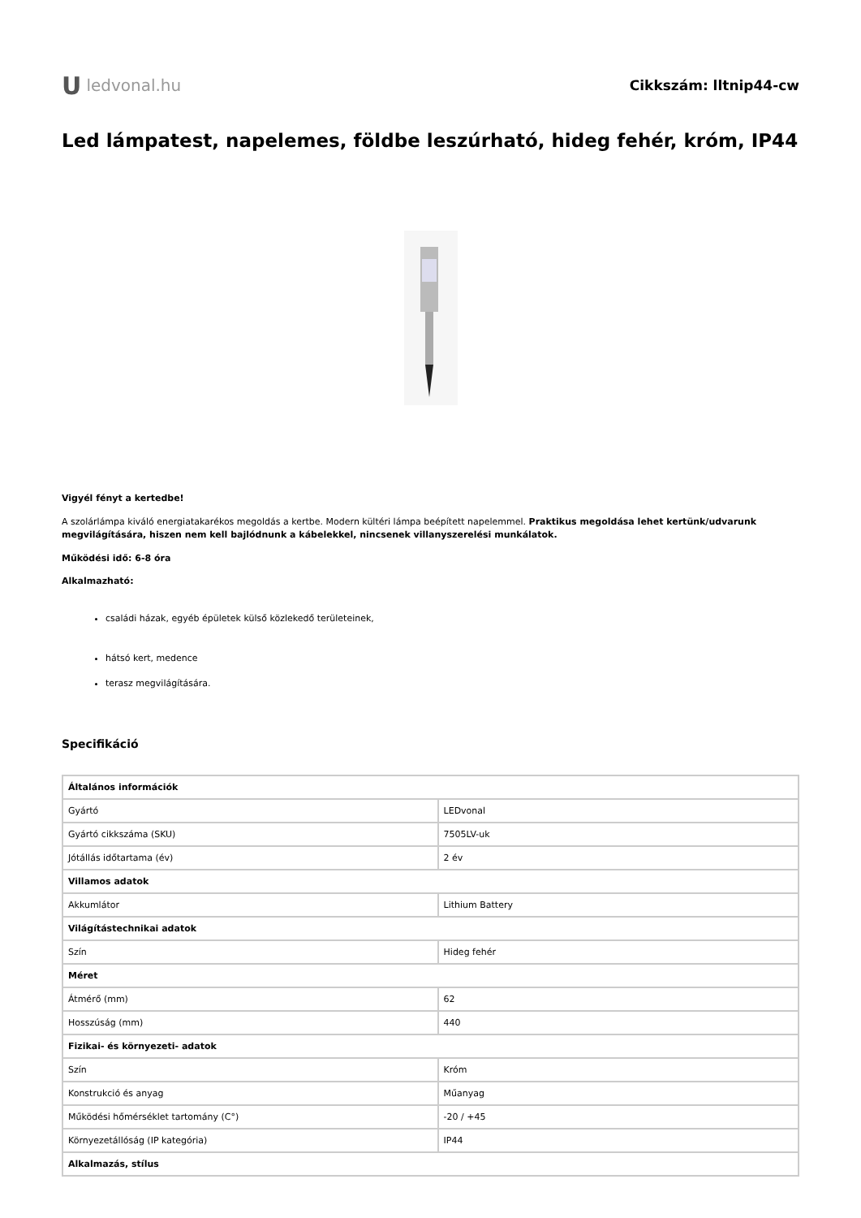U ledvonal.hu
Cikkszám: lltnip44-cw
Led lámpatest, napelemes, földbe leszúrható, hideg fehér, króm, IP44
Vigyél fényt a kertedbe!
A szolárlámpa kiváló energiatakarékos megoldás a kertbe. Modern kültéri lámpa beépített napelemmel. Praktikus megoldása lehet kertünk/udvarunk megvilágítására, hiszen nem kell bajlódnunk a kábelekkel, nincsenek villanyszerelési munkálatok.
Működési idő: 6-8 óra
Alkalmazható:
családi házak, egyéb épületek külső közlekedő területeinek,
hátsó kert, medence
terasz megvilágítására.
Specifikáció
| Általános információk | |
| --- | --- |
| Gyártó | LEDvonal |
| Gyártó cikkszáma (SKU) | 7505LV-uk |
| Jótállás időtartama (év) | 2 év |
| Villamos adatok | |
| Akkumlátor | Lithium Battery |
| Világítástechnikai adatok | |
| Szín | Hideg fehér |
| Méret | |
| Átmérő (mm) | 62 |
| Hosszúság (mm) | 440 |
| Fizikai- és környezeti- adatok | |
| Szín | Króm |
| Konstrukció és anyag | Műanyag |
| Működési hőmérséklet tartomány (C°) | -20 / +45 |
| Környezetállóság (IP kategória) | IP44 |
| Alkalmazás, stílus | |